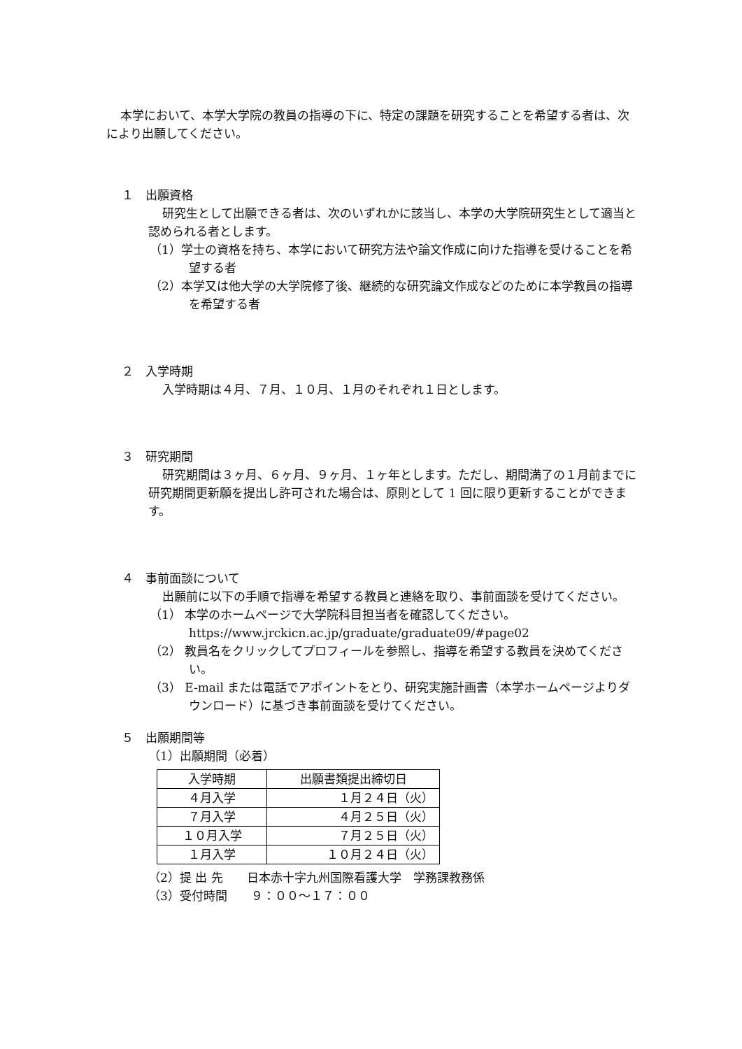本学において、本学大学院の教員の指導の下に、特定の課題を研究することを希望する者は、次により出願してください。
１　出願資格
研究生として出願できる者は、次のいずれかに該当し、本学の大学院研究生として適当と認められる者とします。
（1）学士の資格を持ち、本学において研究方法や論文作成に向けた指導を受けることを希望する者
（2）本学又は他大学の大学院修了後、継続的な研究論文作成などのために本学教員の指導を希望する者
２　入学時期
入学時期は４月、７月、１０月、１月のそれぞれ１日とします。
３　研究期間
研究期間は３ヶ月、６ヶ月、９ヶ月、１ヶ年とします。ただし、期間満了の１月前までに研究期間更新願を提出し許可された場合は、原則として 1 回に限り更新することができます。
４　事前面談について
出願前に以下の手順で指導を希望する教員と連絡を取り、事前面談を受けてください。
（1） 本学のホームページで大学院科目担当者を確認してください。
https://www.jrckicn.ac.jp/graduate/graduate09/#page02
（2） 教員名をクリックしてプロフィールを参照し、指導を希望する教員を決めてください。
（3） E-mail または電話でアポイントをとり、研究実施計画書（本学ホームページよりダウンロード）に基づき事前面談を受けてください。
５　出願期間等
（1）出願期間（必着）
| 入学時期 | 出願書類提出締切日 |
| ４月入学 | １月２４日（火） |
| ７月入学 | ４月２５日（火） |
| １０月入学 | ７月２５日（火） |
| １月入学 | １０月２４日（火） |
（2）提 出 先　　日本赤十字九州国際看護大学　学務課教務係
（3）受付時間　　９：００～１７：００